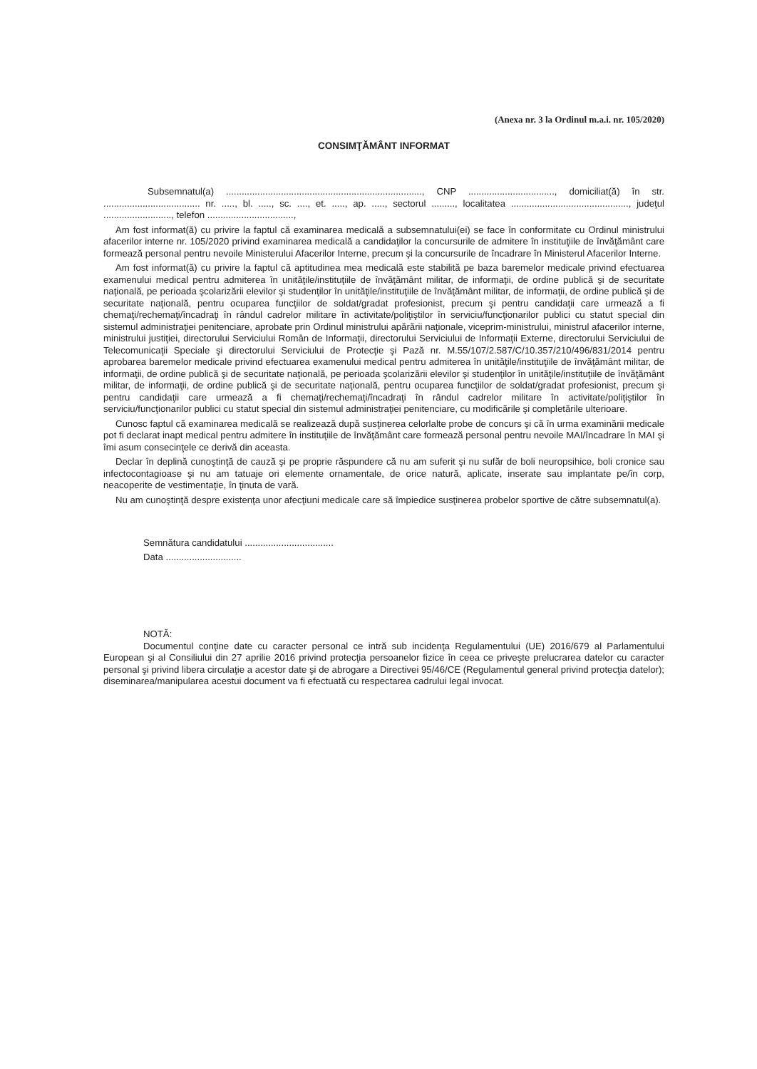(Anexa nr. 3 la Ordinul m.a.i. nr. 105/2020)
CONSIMŢĂMÂNT INFORMAT
Subsemnatul(a) ..........................................................................., CNP ................................., domiciliat(ă) în str. ..................................... nr. ....., bl. ....., sc. ...., et. ....., ap. ....., sectorul ........., localitatea ............................................., judeţul .........................., telefon .................................,
Am fost informat(ă) cu privire la faptul că examinarea medicală a subsemnatului(ei) se face în conformitate cu Ordinul ministrului afacerilor interne nr. 105/2020 privind examinarea medicală a candidaţilor la concursurile de admitere în instituţiile de învăţământ care formează personal pentru nevoile Ministerului Afacerilor Interne, precum şi la concursurile de încadrare în Ministerul Afacerilor Interne.
Am fost informat(ă) cu privire la faptul că aptitudinea mea medicală este stabilită pe baza baremelor medicale privind efectuarea examenului medical pentru admiterea în unităţile/instituţiile de învăţământ militar, de informaţii, de ordine publică şi de securitate naţională, pe perioada şcolarizării elevilor şi studenţilor în unităţile/instituţiile de învăţământ militar, de informaţii, de ordine publică şi de securitate naţională, pentru ocuparea funcţiilor de soldat/gradat profesionist, precum şi pentru candidaţii care urmează a fi chemaţi/rechemaţi/încadraţi în rândul cadrelor militare în activitate/poliţiştilor în serviciu/funcţionarilor publici cu statut special din sistemul administraţiei penitenciare, aprobate prin Ordinul ministrului apărării naţionale, viceprim-ministrului, ministrul afacerilor interne, ministrului justiţiei, directorului Serviciului Român de Informaţii, directorului Serviciului de Informaţii Externe, directorului Serviciului de Telecomunicaţii Speciale şi directorului Serviciului de Protecţie şi Pază nr. M.55/107/2.587/C/10.357/210/496/831/2014 pentru aprobarea baremelor medicale privind efectuarea examenului medical pentru admiterea în unităţile/instituţiile de învăţământ militar, de informaţii, de ordine publică şi de securitate naţională, pe perioada şcolarizării elevilor şi studenţilor în unităţile/instituţiile de învăţământ militar, de informaţii, de ordine publică şi de securitate naţională, pentru ocuparea funcţiilor de soldat/gradat profesionist, precum şi pentru candidaţii care urmează a fi chemaţi/rechemaţi/încadraţi în rândul cadrelor militare în activitate/poliţiştilor în serviciu/funcţionarilor publici cu statut special din sistemul administraţiei penitenciare, cu modificările şi completările ulterioare.
Cunosc faptul că examinarea medicală se realizează după susţinerea celorlalte probe de concurs şi că în urma examinării medicale pot fi declarat inapt medical pentru admitere în instituţiile de învăţământ care formează personal pentru nevoile MAI/încadrare în MAI şi îmi asum consecinţele ce derivă din aceasta.
Declar în deplină cunoştinţă de cauză şi pe proprie răspundere că nu am suferit şi nu sufăr de boli neuropsihice, boli cronice sau infectocontagioase şi nu am tatuaje ori elemente ornamentale, de orice natură, aplicate, inserate sau implantate pe/în corp, neacoperite de vestimentaţie, în ţinuta de vară.
Nu am cunoştinţă despre existenţa unor afecţiuni medicale care să împiedice susţinerea probelor sportive de către subsemnatul(a).
Semnătura candidatului ..................................
Data .............................
NOTĂ:
Documentul conţine date cu caracter personal ce intră sub incidenţa Regulamentului (UE) 2016/679 al Parlamentului European şi al Consiliului din 27 aprilie 2016 privind protecţia persoanelor fizice în ceea ce priveşte prelucrarea datelor cu caracter personal şi privind libera circulaţie a acestor date şi de abrogare a Directivei 95/46/CE (Regulamentul general privind protecţia datelor); diseminarea/manipularea acestui document va fi efectuată cu respectarea cadrului legal invocat.